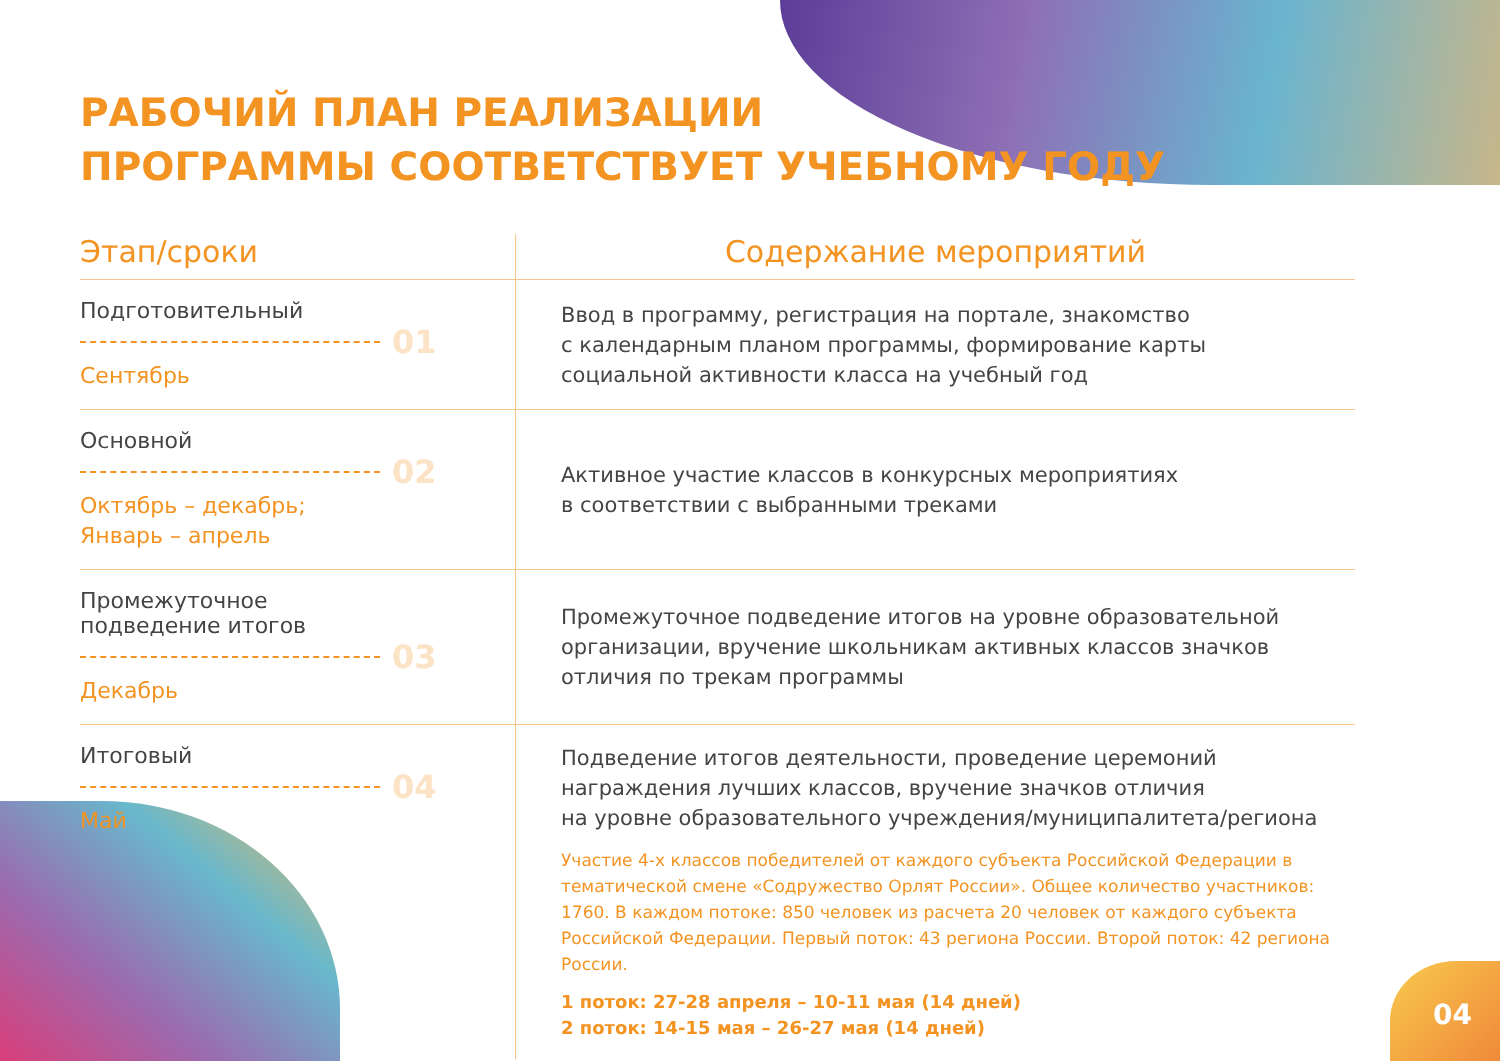РАБОЧИЙ ПЛАН РЕАЛИЗАЦИИ
ПРОГРАММЫ СООТВЕТСТВУЕТ УЧЕБНОМУ ГОДУ
| Этап/сроки | Содержание мероприятий |
| --- | --- |
| Подготовительный 01 Сентябрь | Ввод в программу, регистрация на портале, знакомство с календарным планом программы, формирование карты социальной активности класса на учебный год |
| Основной 02 Октябрь – декабрь; Январь – апрель | Активное участие классов в конкурсных мероприятиях в соответствии с выбранными треками |
| Промежуточное подведение итогов 03 Декабрь | Промежуточное подведение итогов на уровне образовательной организации, вручение школьникам активных классов значков отличия по трекам программы |
| Итоговый 04 Май | Подведение итогов деятельности, проведение церемоний награждения лучших классов, вручение значков отличия на уровне образовательного учреждения/муниципалитета/региона Участие 4-х классов победителей от каждого субъекта Российской Федерации в тематической смене «Содружество Орлят России». Общее количество участников: 1760. В каждом потоке: 850 человек из расчета 20 человек от каждого субъекта Российской Федерации. Первый поток: 43 региона России. Второй поток: 42 региона России. 1 поток: 27-28 апреля – 10-11 мая (14 дней) 2 поток: 14-15 мая – 26-27 мая (14 дней) |
04